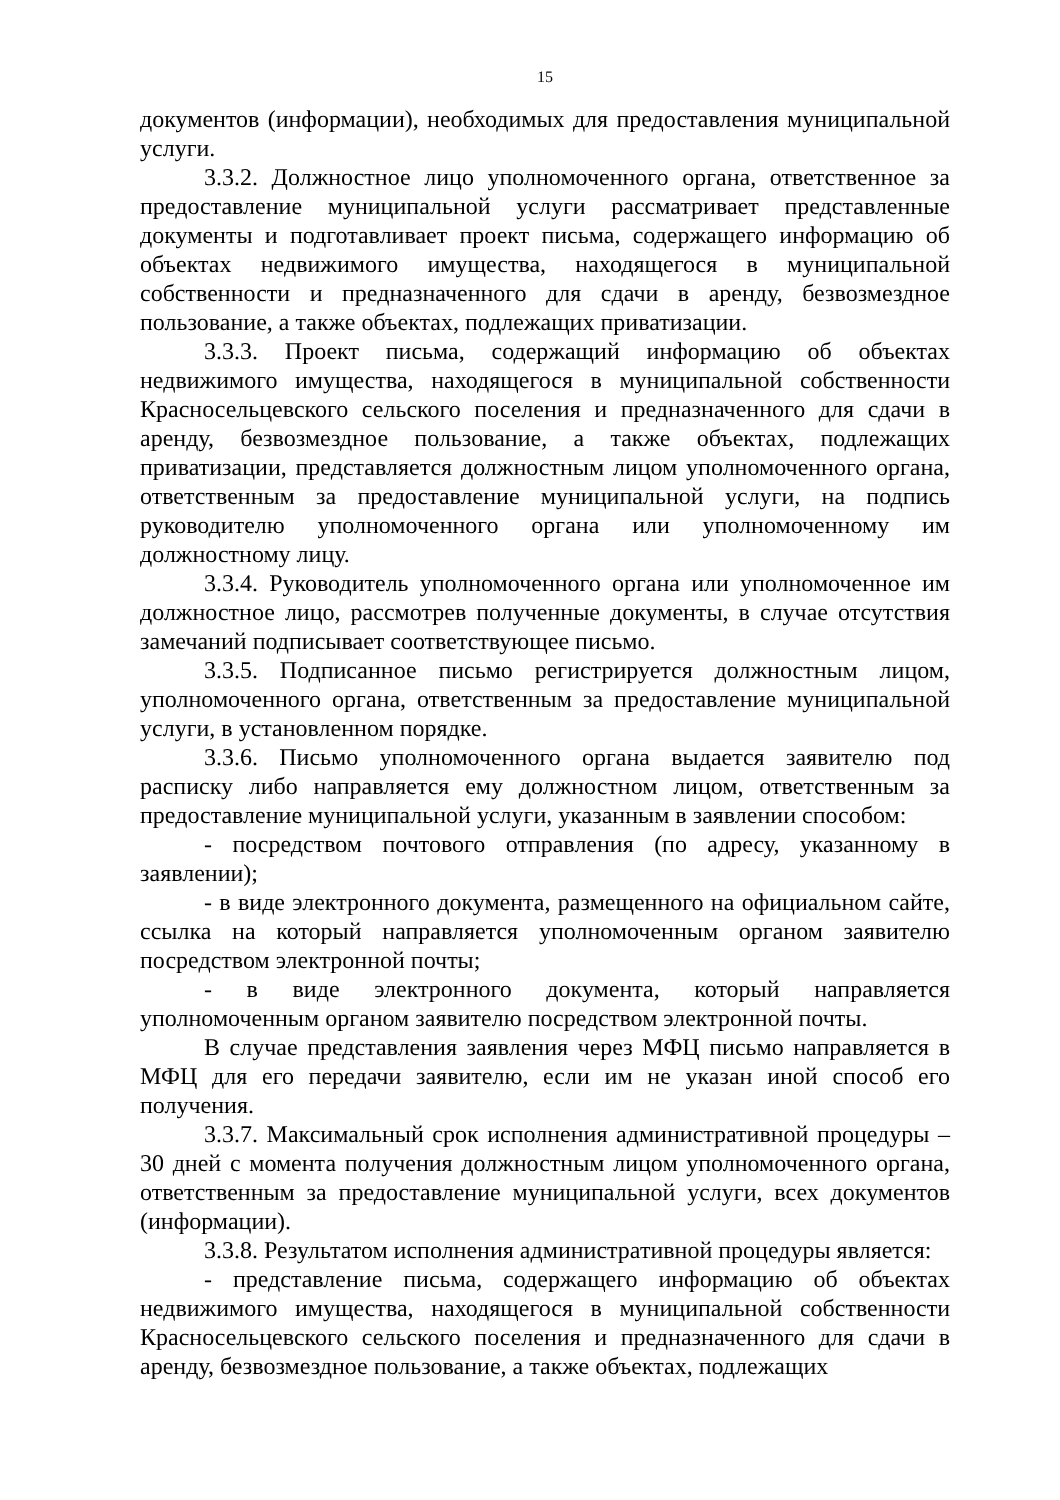15
документов (информации), необходимых для предоставления муниципальной услуги.
3.3.2. Должностное лицо уполномоченного органа, ответственное за предоставление муниципальной услуги рассматривает представленные документы и подготавливает проект письма, содержащего информацию об объектах недвижимого имущества, находящегося в муниципальной собственности и предназначенного для сдачи в аренду, безвозмездное пользование, а также объектах, подлежащих приватизации.
3.3.3. Проект письма, содержащий информацию об объектах недвижимого имущества, находящегося в муниципальной собственности Красносельцевского сельского поселения и предназначенного для сдачи в аренду, безвозмездное пользование, а также объектах, подлежащих приватизации, представляется должностным лицом уполномоченного органа, ответственным за предоставление муниципальной услуги, на подпись руководителю уполномоченного органа или уполномоченному им должностному лицу.
3.3.4. Руководитель уполномоченного органа или уполномоченное им должностное лицо, рассмотрев полученные документы, в случае отсутствия замечаний подписывает соответствующее письмо.
3.3.5. Подписанное письмо регистрируется должностным лицом, уполномоченного органа, ответственным за предоставление муниципальной услуги, в установленном порядке.
3.3.6. Письмо уполномоченного органа выдается заявителю под расписку либо направляется ему должностном лицом, ответственным за предоставление муниципальной услуги, указанным в заявлении способом:
- посредством почтового отправления (по адресу, указанному в заявлении);
- в виде электронного документа, размещенного на официальном сайте, ссылка на который направляется уполномоченным органом заявителю посредством электронной почты;
- в виде электронного документа, который направляется уполномоченным органом заявителю посредством электронной почты.
В случае представления заявления через МФЦ письмо направляется в МФЦ для его передачи заявителю, если им не указан иной способ его получения.
3.3.7. Максимальный срок исполнения административной процедуры – 30 дней с момента получения должностным лицом уполномоченного органа, ответственным за предоставление муниципальной услуги, всех документов (информации).
3.3.8. Результатом исполнения административной процедуры является:
- представление письма, содержащего информацию об объектах недвижимого имущества, находящегося в муниципальной собственности Красносельцевского сельского поселения и предназначенного для сдачи в аренду, безвозмездное пользование, а также объектах, подлежащих